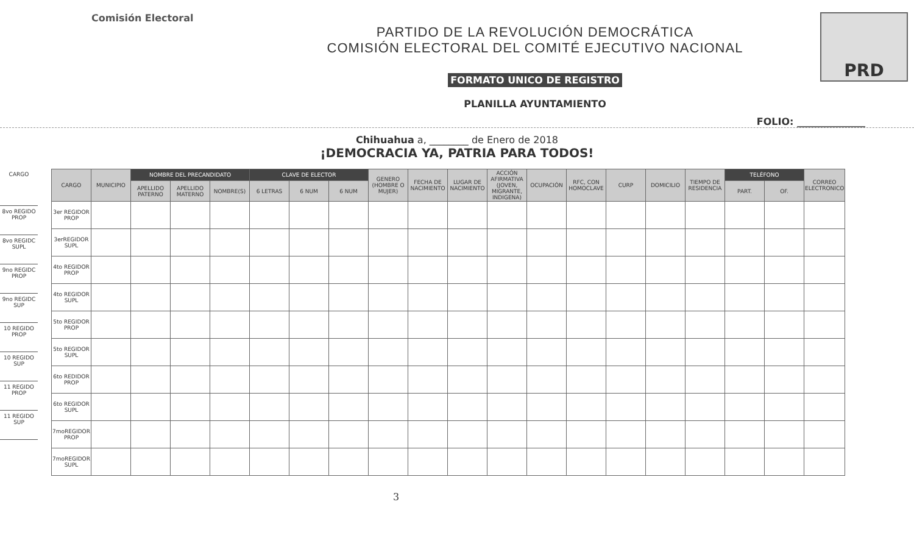Comisión Electoral
PARTIDO DE LA REVOLUCIÓN DEMOCRÁTICA
COMISIÓN ELECTORAL DEL COMITÉ EJECUTIVO NACIONAL
FORMATO UNICO DE REGISTRO
PLANILLA AYUNTAMIENTO
PRD
FOLIO: ______________
Chihuahua a, ________ de Enero de 2018
¡DEMOCRACIA YA, PATRIA PARA TODOS!
CARGO
8vo REGIDO PROP
8vo REGIDC SUPL
9no REGIDC PROP
9no REGIDC SUP
10 REGIDO PROP
10 REGIDO SUP
11 REGIDO PROP
11 REGIDO SUP
| CARGO | MUNICIPIO | NOMBRE DEL PRECANDIDATO | | | CLAVE DE ELECTOR | | | GENERO (HOMBRE O MUJER) | FECHA DE NACIMIENTO | LUGAR DE NACIMIENTO | ACCIÓN AFIRMATIVA (JOVEN, MIGRANTE, INDIGENA) | OCUPACIÓN | RFC, CON HOMOCLAVE | CURP | DOMICILIO | TIEMPO DE RESIDENCIA | TELÉFONO | | CORREO ELECTRONICO |
| --- | --- | --- | --- | --- | --- | --- | --- | --- | --- | --- | --- | --- | --- | --- | --- | --- | --- | --- | --- |
| | | APELLIDO PATERNO | APELLIDO MATERNO | NOMBRE(S) | 6 LETRAS | 6 NUM | 6 NUM | | | | | | | | | | PART. | OF. | |
| 3er REGIDOR PROP | | | | | | | | | | | | | | | | | | | |
| 3erREGIDOR SUPL | | | | | | | | | | | | | | | | | | | |
| 4to REGIDOR PROP | | | | | | | | | | | | | | | | | | | |
| 4to REGIDOR SUPL | | | | | | | | | | | | | | | | | | | |
| 5to REGIDOR PROP | | | | | | | | | | | | | | | | | | | |
| 5to REGIDOR SUPL | | | | | | | | | | | | | | | | | | | |
| 6to REDIDOR PROP | | | | | | | | | | | | | | | | | | | |
| 6to REGIDOR SUPL | | | | | | | | | | | | | | | | | | | |
| 7moREGIDOR PROP | | | | | | | | | | | | | | | | | | | |
| 7moREGIDOR SUPL | | | | | | | | | | | | | | | | | | | |
3